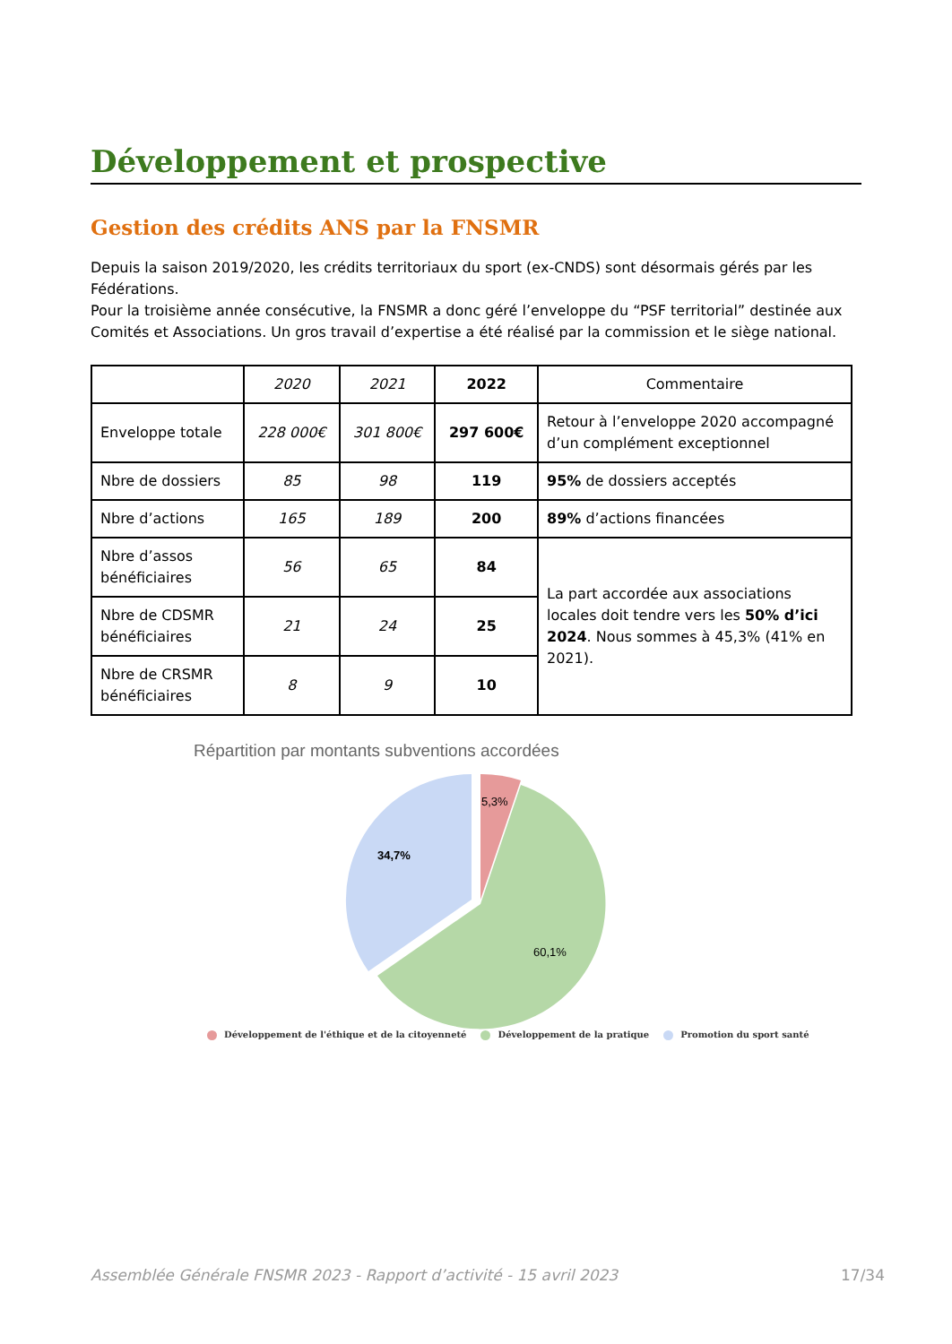Développement et prospective
Gestion des crédits ANS par la FNSMR
Depuis la saison 2019/2020, les crédits territoriaux du sport (ex-CNDS) sont désormais gérés par les Fédérations.
Pour la troisième année consécutive, la FNSMR a donc géré l’enveloppe du “PSF territorial” destinée aux Comités et Associations. Un gros travail d’expertise a été réalisé par la commission et le siège national.
| | 2020 | 2021 | 2022 | Commentaire |
| --- | --- | --- | --- | --- |
| Enveloppe totale | 228 000€ | 301 800€ | 297 600€ | Retour à l’enveloppe 2020 accompagné d’un complément exceptionnel |
| Nbre de dossiers | 85 | 98 | 119 | 95% de dossiers acceptés |
| Nbre d’actions | 165 | 189 | 200 | 89% d’actions financées |
| Nbre d’assos bénéficiaires | 56 | 65 | 84 | La part accordée aux associations locales doit tendre vers les 50% d’ici 2024 . Nous sommes à 45,3% (41% en 2021). |
| Nbre de CDSMR bénéficiaires | 21 | 24 | 25 | |
| Nbre de CRSMR bénéficiaires | 8 | 9 | 10 | |
Répartition par montants subventions accordées
5,3%
34,7%
60,1%
Développement de l'éthique et de la citoyenneté Développement de la pratique Promotion du sport santé
Assemblée Générale FNSMR 2023 - Rapport d’activité - 15 avril 2023 17/34